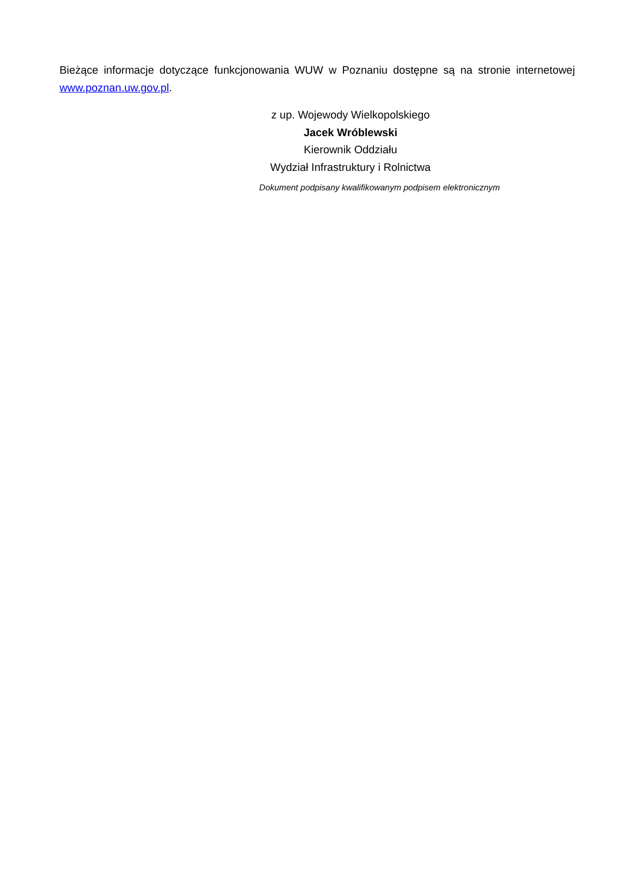Bieżące informacje dotyczące funkcjonowania WUW w Poznaniu dostępne są na stronie internetowej www.poznan.uw.gov.pl.
z up. Wojewody Wielkopolskiego
Jacek Wróblewski
Kierownik Oddziału
Wydział Infrastruktury i Rolnictwa
Dokument podpisany kwalifikowanym podpisem elektronicznym